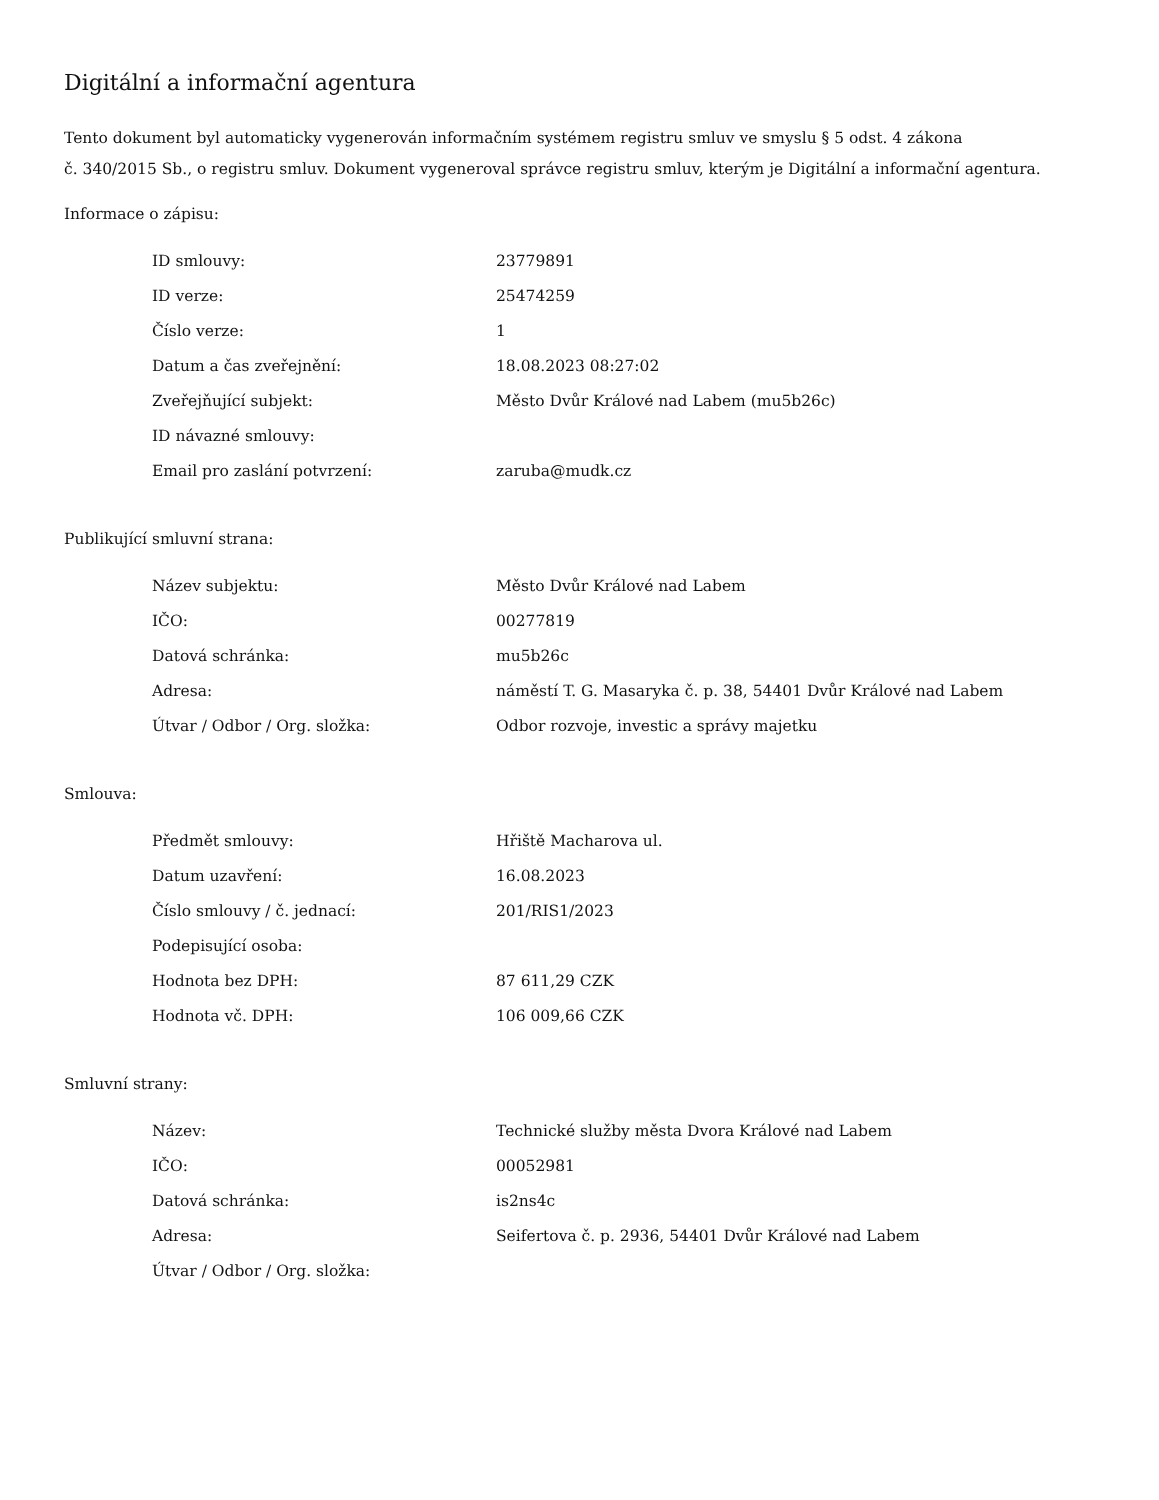Digitální a informační agentura
Tento dokument byl automaticky vygenerován informačním systémem registru smluv ve smyslu § 5 odst. 4 zákona
č. 340/2015 Sb., o registru smluv. Dokument vygeneroval správce registru smluv, kterým je Digitální a informační agentura.
Informace o zápisu:
| ID smlouvy: | 23779891 |
| ID verze: | 25474259 |
| Číslo verze: | 1 |
| Datum a čas zveřejnění: | 18.08.2023 08:27:02 |
| Zveřejňující subjekt: | Město Dvůr Králové nad Labem (mu5b26c) |
| ID návazné smlouvy: | |
| Email pro zaslání potvrzení: | zaruba@mudk.cz |
Publikující smluvní strana:
| Název subjektu: | Město Dvůr Králové nad Labem |
| IČO: | 00277819 |
| Datová schránka: | mu5b26c |
| Adresa: | náměstí T. G. Masaryka č. p. 38, 54401 Dvůr Králové nad Labem |
| Útvar / Odbor / Org. složka: | Odbor rozvoje, investic a správy majetku |
Smlouva:
| Předmět smlouvy: | Hřiště Macharova ul. |
| Datum uzavření: | 16.08.2023 |
| Číslo smlouvy / č. jednací: | 201/RIS1/2023 |
| Podepisující osoba: | |
| Hodnota bez DPH: | 87 611,29 CZK |
| Hodnota vč. DPH: | 106 009,66 CZK |
Smluvní strany:
| Název: | Technické služby města Dvora Králové nad Labem |
| IČO: | 00052981 |
| Datová schránka: | is2ns4c |
| Adresa: | Seifertova č. p. 2936, 54401 Dvůr Králové nad Labem |
| Útvar / Odbor / Org. složka: | |